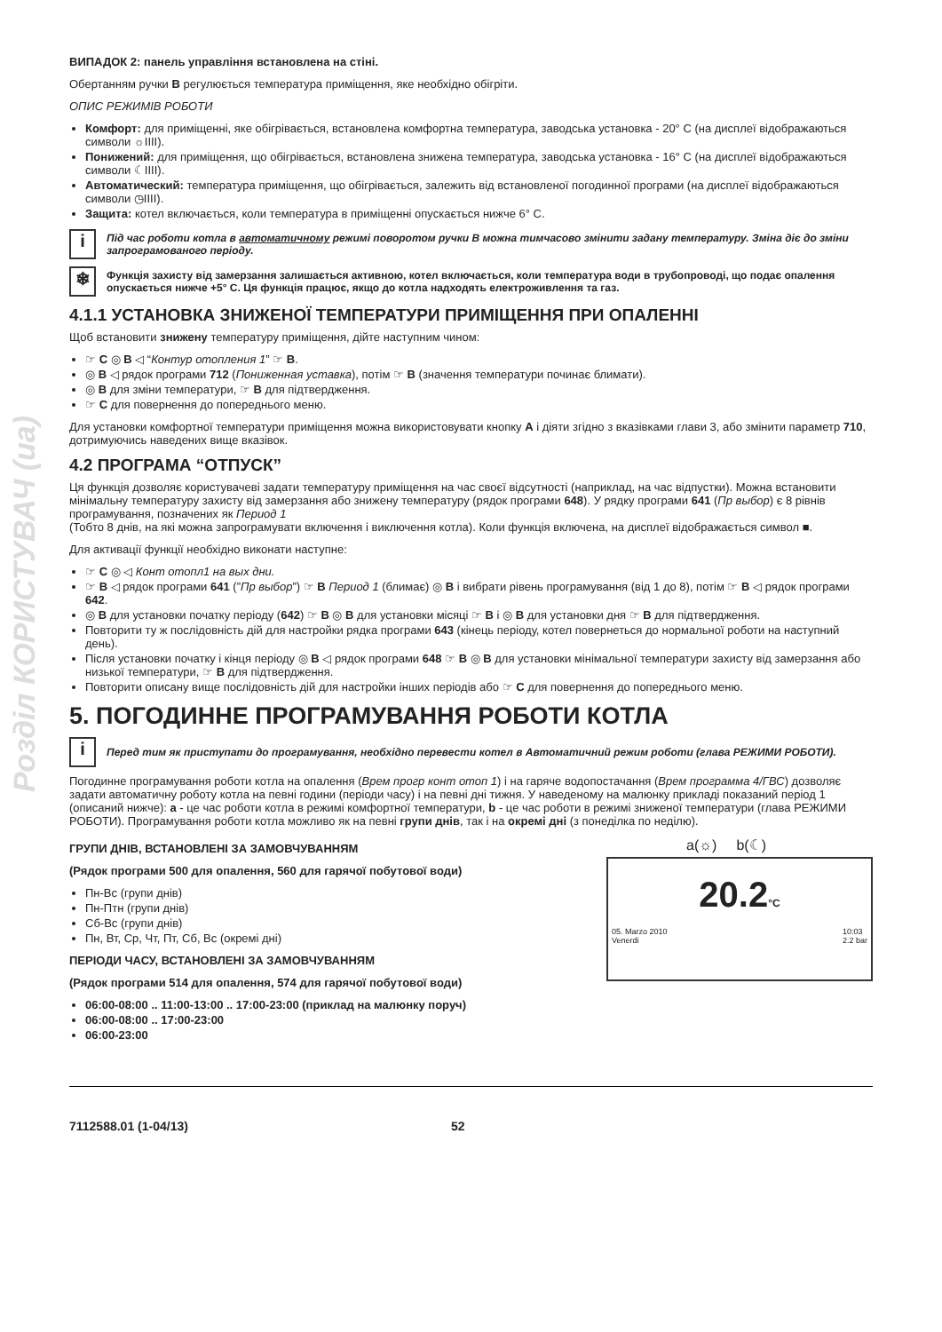Розділ КОРИСТУВАЧ (ua)
ВИПАДОК 2: панель управління встановлена на стіні.
Обертанням ручки B регулюється температура приміщення, яке необхідно обігріти.
ОПИС РЕЖИМІВ РОБОТИ
Комфорт: для приміщенні, яке обігрівається, встановлена комфортна температура, заводська установка - 20° С (на дисплеї відображаються символи ☼IIII).
Понижений: для приміщення, що обігрівається, встановлена знижена температура, заводська установка - 16° С (на дисплеї відображаються символи ☾IIII).
Автоматический: температура приміщення, що обігрівається, залежить від встановленої погодинної програми (на дисплеї відображаються символи ◷IIII).
Защита: котел включається, коли температура в приміщенні опускається нижче 6° С.
i
Під час роботи котла в автоматичному режимі поворотом ручки В можна тимчасово змінити задану температуру. Зміна діє до зміни запрограмованого періоду.
❄
Функція захисту від замерзання залишається активною, котел включається, коли температура води в трубопроводі, що подає опалення опускається нижче +5° С. Ця функція працює, якщо до котла надходять електроживлення та газ.
4.1.1 УСТАНОВКА ЗНИЖЕНОЇ ТЕМПЕРАТУРИ ПРИМІЩЕННЯ ПРИ ОПАЛЕННІ
Щоб встановити знижену температуру приміщення, дійте наступним чином:
☞ C ◎ B ◁ “Контур отопления 1” ☞ B.
◎ B ◁ рядок програми 712 (Пониженная уставка), потім ☞ B (значення температури починає блимати).
◎ B для зміни температури, ☞ B для підтвердження.
☞ C для повернення до попереднього меню.
Для установки комфортної температури приміщення можна використовувати кнопку A і діяти згідно з вказівками глави 3, або змінити параметр 710, дотримуючись наведених вище вказівок.
4.2 ПРОГРАМА “ОТПУСК”
Ця функція дозволяє користувачеві задати температуру приміщення на час своєї відсутності (наприклад, на час відпустки). Можна встановити мінімальну температуру захисту від замерзання або знижену температуру (рядок програми 648). У рядку програми 641 (Пр выбор) є 8 рівнів програмування, позначених як Период 1
(Тобто 8 днів, на які можна запрограмувати включення і виключення котла). Коли функція включена, на дисплеї відображається символ ■.
Для активації функції необхідно виконати наступне:
☞ C ◎ ◁ Конт отопл1 на вых дни.
☞ B ◁ рядок програми 641 (”Пр выбор”) ☞ B Период 1 (блимає) ◎ B і вибрати рівень програмування (від 1 до 8), потім ☞ B ◁ рядок програми 642.
◎ B для установки початку періоду (642) ☞ B ◎ B для установки місяці ☞ B і ◎ B для установки дня ☞ B для підтвердження.
Повторити ту ж послідовність дій для настройки рядка програми 643 (кінець періоду, котел повернеться до нормальної роботи на наступний день).
Після установки початку і кінця періоду ◎ B ◁ рядок програми 648 ☞ B ◎ B для установки мінімальної температури захисту від замерзання або низької температури, ☞ B для підтвердження.
Повторити описану вище послідовність дій для настройки інших періодів або ☞ C для повернення до попереднього меню.
5. ПОГОДИННЕ ПРОГРАМУВАННЯ РОБОТИ КОТЛА
i
Перед тим як приступати до програмування, необхідно перевести котел в Автоматичний режим роботи (глава РЕЖИМИ РОБОТИ).
Погодинне програмування роботи котла на опалення (Врем прогр конт отоп 1) і на гаряче водопостачання (Врем программа 4/ГВС) дозволяє задати автоматичну роботу котла на певні години (періоди часу) і на певні дні тижня. У наведеному на малюнку прикладі показаний період 1 (описаний нижче): a - це час роботи котла в режимі комфортної температури, b - це час роботи в режимі зниженої температури (глава РЕЖИМИ РОБОТИ). Програмування роботи котла можливо як на певні групи днів, так і на окремі дні (з понеділка по неділю).
ГРУПИ ДНІВ, ВСТАНОВЛЕНІ ЗА ЗАМОВЧУВАННЯМ
(Рядок програми 500 для опалення, 560 для гарячої побутової води)
Пн-Вс (групи днів)
Пн-Птн (групи днів)
Сб-Вс (групи днів)
Пн, Вт, Ср, Чт, Пт, Сб, Вс (окремі дні)
ПЕРІОДИ ЧАСУ, ВСТАНОВЛЕНІ ЗА ЗАМОВЧУВАННЯМ
(Рядок програми 514 для опалення, 574 для гарячої побутової води)
06:00-08:00 .. 11:00-13:00 .. 17:00-23:00 (приклад на малюнку поруч)
06:00-08:00 .. 17:00-23:00
06:00-23:00
a(☼) b(☾)
20.2°C
05. Marzo 2010
Venerdi 10:03
2.2 bar
7112588.01 (1-04/13) 52